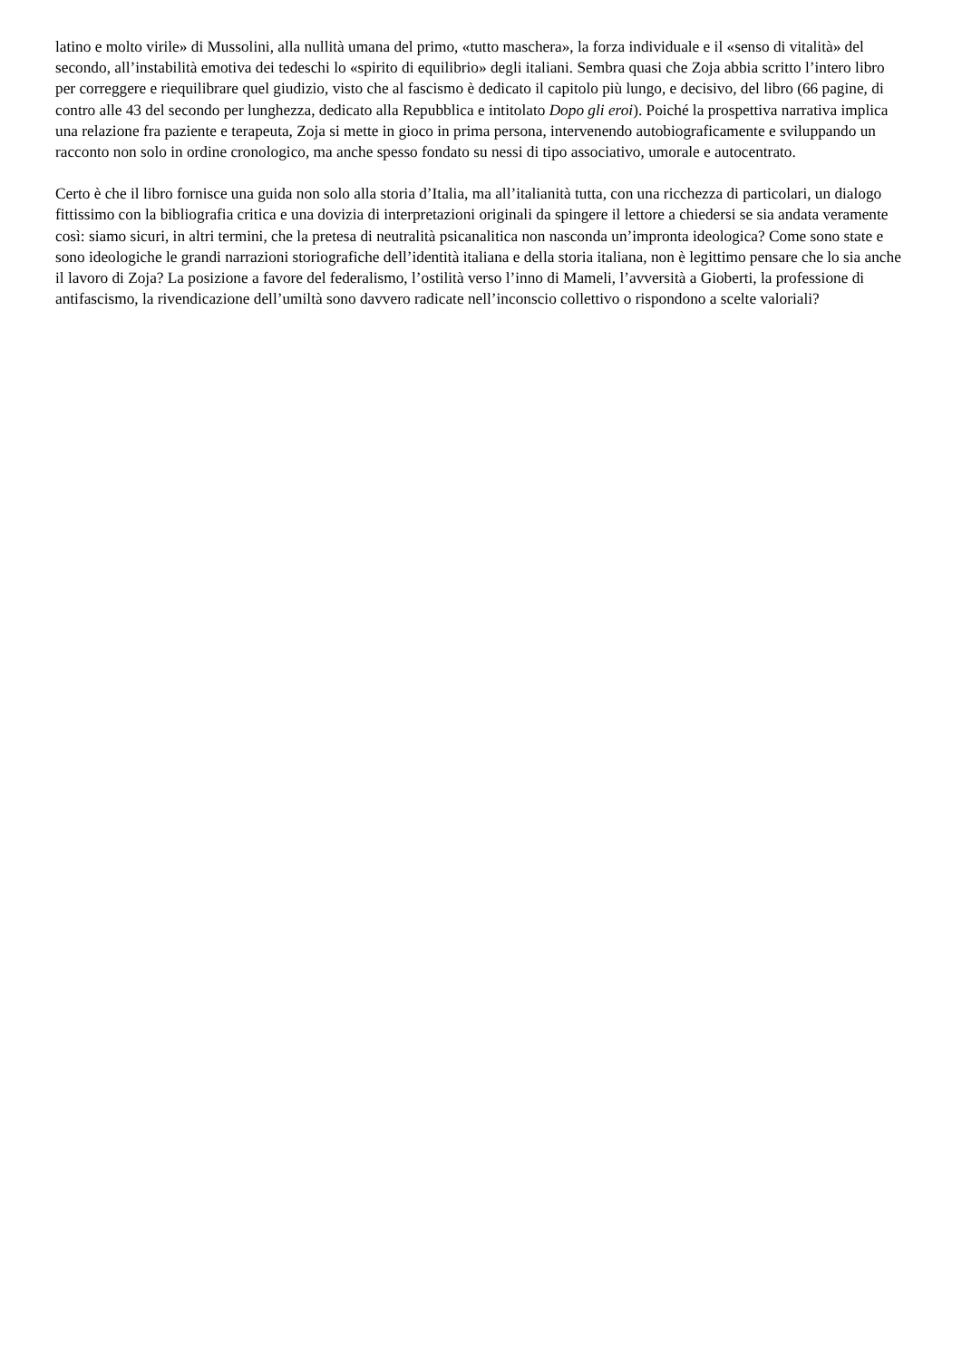latino e molto virile» di Mussolini, alla nullità umana del primo, «tutto maschera», la forza individuale e il «senso di vitalità» del secondo, all’instabilità emotiva dei tedeschi lo «spirito di equilibrio» degli italiani. Sembra quasi che Zoja abbia scritto l’intero libro per correggere e riequilibrare quel giudizio, visto che al fascismo è dedicato il capitolo più lungo, e decisivo, del libro (66 pagine, di contro alle 43 del secondo per lunghezza, dedicato alla Repubblica e intitolato Dopo gli eroi). Poiché la prospettiva narrativa implica una relazione fra paziente e terapeuta, Zoja si mette in gioco in prima persona, intervenendo autobiograficamente e sviluppando un racconto non solo in ordine cronologico, ma anche spesso fondato su nessi di tipo associativo, umorale e autocentrato.
Certo è che il libro fornisce una guida non solo alla storia d’Italia, ma all’italianità tutta, con una ricchezza di particolari, un dialogo fittissimo con la bibliografia critica e una dovizia di interpretazioni originali da spingere il lettore a chiedersi se sia andata veramente così: siamo sicuri, in altri termini, che la pretesa di neutralità psicanalitica non nasconda un’impronta ideologica? Come sono state e sono ideologiche le grandi narrazioni storiografiche dell’identità italiana e della storia italiana, non è legittimo pensare che lo sia anche il lavoro di Zoja? La posizione a favore del federalismo, l’ostilità verso l’inno di Mameli, l’avversità a Gioberti, la professione di antifascismo, la rivendicazione dell’umiltà sono davvero radicate nell’inconscio collettivo o rispondono a scelte valoriali?